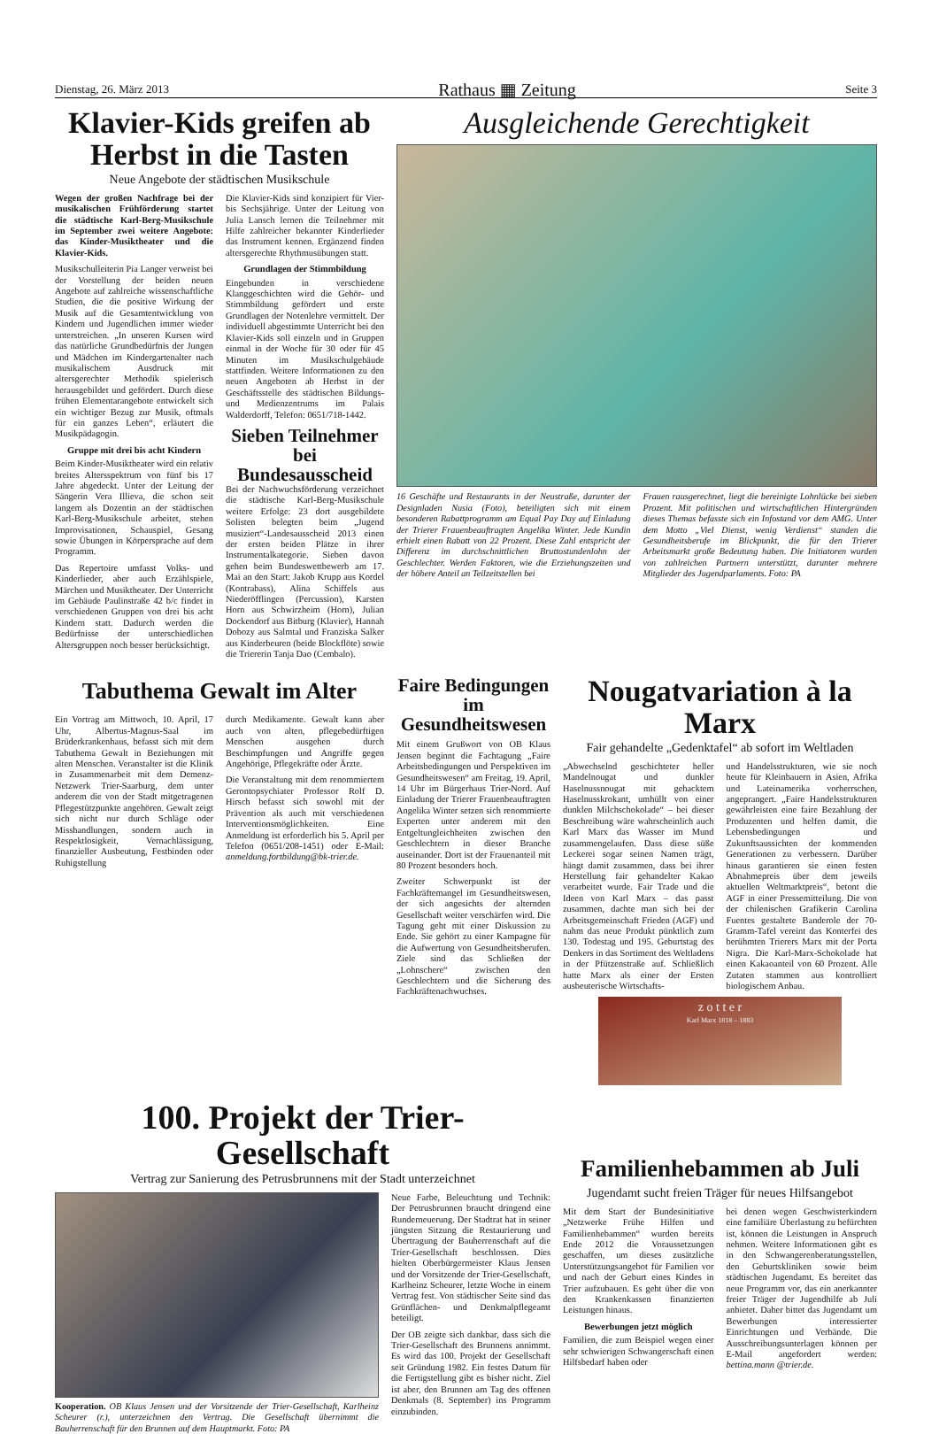Dienstag, 26. März 2013 Rathaus ▦ Zeitung Seite 3
Klavier-Kids greifen ab Herbst in die Tasten
Neue Angebote der städtischen Musikschule
Wegen der großen Nachfrage bei der musikalischen Frühförderung startet die städtische Karl-Berg-Musikschule im September zwei weitere Angebote: das Kinder-Musiktheater und die Klavier-Kids.
Musikschulleiterin Pia Langer verweist bei der Vorstellung der beiden neuen Angebote auf zahlreiche wissenschaftliche Studien, die die positive Wirkung der Musik auf die Gesamtentwicklung von Kindern und Jugendlichen immer wieder unterstreichen. „In unseren Kursen wird das natürliche Grundbedürfnis der Jungen und Mädchen im Kindergartenalter nach musikalischem Ausdruck mit altersgerechter Methodik spielerisch herausgebildet und gefördert. Durch diese frühen Elementarangebote entwickelt sich ein wichtiger Bezug zur Musik, oftmals für ein ganzes Leben“, erläutert die Musikpädagogin.
Gruppe mit drei bis acht Kindern
Beim Kinder-Musiktheater wird ein relativ breites Altersspektrum von fünf bis 17 Jahre abgedeckt. Unter der Leitung der Sängerin Vera Illieva, die schon seit langem als Dozentin an der städtischen Karl-Berg-Musikschule arbeitet, stehen Improvisationen, Schauspiel, Gesang sowie Übungen in Körpersprache auf dem Programm.
Das Repertoire umfasst Volks- und Kinderlieder, aber auch Erzählspiele, Märchen und Musiktheater. Der Unterricht im Gebäude Paulinstraße 42 b/c findet in verschiedenen Gruppen von drei bis acht Kindern statt. Dadurch werden die Bedürfnisse der unterschiedlichen Altersgruppen noch besser berücksichtigt.
Die Klavier-Kids sind konzipiert für Vier- bis Sechsjährige. Unter der Leitung von Julia Lansch lernen die Teilnehmer mit Hilfe zahlreicher bekannter Kinderlieder das Instrument kennen. Ergänzend finden altersgerechte Rhythmusübungen statt.
Grundlagen der Stimmbildung
Eingebunden in verschiedene Klanggeschichten wird die Gehör- und Stimmbildung gefördert und erste Grundlagen der Notenlehre vermittelt. Der individuell abgestimmte Unterricht bei den Klavier-Kids soll einzeln und in Gruppen einmal in der Woche für 30 oder für 45 Minuten im Musikschulgebäude stattfinden. Weitere Informationen zu den neuen Angeboten ab Herbst in der Geschäftsstelle des städtischen Bildungs- und Medienzentrums im Palais Walderdorff, Telefon: 0651/718-1442.
Sieben Teilnehmer bei Bundesausscheid
Bei der Nachwuchsförderung verzeichnet die städtische Karl-Berg-Musikschule weitere Erfolge: 23 dort ausgebildete Solisten belegten beim „Jugend musiziert“-Landesausscheid 2013 einen der ersten beiden Plätze in ihrer Instrumentalkategorie. Sieben davon gehen beim Bundeswettbewerb am 17. Mai an den Start: Jakob Krupp aus Kordel (Kontrabass), Alina Schiffels aus Niederöfflingen (Percussion), Karsten Horn aus Schwirzheim (Horn), Julian Dockendorf aus Bitburg (Klavier), Hannah Dobozy aus Salmtal und Franziska Salker aus Kinderbeuren (beide Blockflöte) sowie die Triererin Tanja Dao (Cembalo).
Ausgleichende Gerechtigkeit
16 Geschäfte und Restaurants in der Neustraße, darunter der Designladen Nusia (Foto), beteiligten sich mit einem besonderen Rabattprogramm am Equal Pay Day auf Einladung der Trierer Frauenbeauftragten Angelika Winter. Jede Kundin erhielt einen Rabatt von 22 Prozent. Diese Zahl entspricht der Differenz im durchschnittlichen Bruttostundenlohn der Geschlechter. Werden Faktoren, wie die Erziehungszeiten und der höhere Anteil an Teilzeitstellen bei
Frauen rausgerechnet, liegt die bereinigte Lohnlücke bei sieben Prozent. Mit politischen und wirtschaftlichen Hintergründen dieses Themas befasste sich ein Infostand vor dem AMG. Unter dem Motto „Viel Dienst, wenig Verdienst“ standen die Gesundheitsberufe im Blickpunkt, die für den Trierer Arbeitsmarkt große Bedeutung haben. Die Initiatoren wurden von zahlreichen Partnern unterstützt, darunter mehrere Mitglieder des Jugendparlaments. Foto: PA
Tabuthema Gewalt im Alter
Ein Vortrag am Mittwoch, 10. April, 17 Uhr, Albertus-Magnus-Saal im Brüderkrankenhaus, befasst sich mit dem Tabuthema Gewalt in Beziehungen mit alten Menschen. Veranstalter ist die Klinik in Zusammenarbeit mit dem Demenz-Netzwerk Trier-Saarburg, dem unter anderem die von der Stadt mitgetragenen Pflegestützpunkte angehören. Gewalt zeigt sich nicht nur durch Schläge oder Misshandlungen, sondern auch in Respektlosigkeit, Vernachlässigung, finanzieller Ausbeutung, Festbinden oder Ruhigstellung
durch Medikamente. Gewalt kann aber auch von alten, pflegebedürftigen Menschen ausgehen durch Beschimpfungen und Angriffe gegen Angehörige, Pflegekräfte oder Ärzte.
Die Veranstaltung mit dem renommiertem Gerontopsychiater Professor Rolf D. Hirsch befasst sich sowohl mit der Prävention als auch mit verschiedenen Interventionsmöglichkeiten. Eine Anmeldung ist erforderlich bis 5. April per Telefon (0651/208-1451) oder E-Mail: anmeldung.fortbildung@bk-trier.de.
Faire Bedingungen im Gesundheitswesen
Mit einem Grußwort von OB Klaus Jensen beginnt die Fachtagung „Faire Arbeitsbedingungen und Perspektiven im Gesundheitswesen“ am Freitag, 19. April, 14 Uhr im Bürgerhaus Trier-Nord. Auf Einladung der Trierer Frauenbeauftragten Angelika Winter setzen sich renommierte Experten unter anderem mit den Entgeltungleichheiten zwischen den Geschlechtern in dieser Branche auseinander. Dort ist der Frauenanteil mit 80 Prozent besonders hoch.
Zweiter Schwerpunkt ist der Fachkräftemangel im Gesundheitswesen, der sich angesichts der alternden Gesellschaft weiter verschärfen wird. Die Tagung geht mit einer Diskussion zu Ende. Sie gehört zu einer Kampagne für die Aufwertung von Gesundheitsberufen. Ziele sind das Schließen der „Lohnschere“ zwischen den Geschlechtern und die Sicherung des Fachkräftenachwuchses.
Nougatvariation à la Marx
Fair gehandelte „Gedenktafel“ ab sofort im Weltladen
„Abwechselnd geschichteter heller Mandelnougat und dunkler Haselnussnougat mit gehacktem Haselnusskrokant, umhüllt von einer dunklen Milchschokolade“ – bei dieser Beschreibung wäre wahrscheinlich auch Karl Marx das Wasser im Mund zusammengelaufen. Dass diese süße Leckerei sogar seinen Namen trägt, hängt damit zusammen, dass bei ihrer Herstellung fair gehandelter Kakao verarbeitet wurde. Fair Trade und die Ideen von Karl Marx – das passt zusammen, dachte man sich bei der Arbeitsgemeinschaft Frieden (AGF) und nahm das neue Produkt pünktlich zum 130. Todestag und 195. Geburtstag des Denkers in das Sortiment des Weltladens in der Pfützenstraße auf. Schließlich hatte Marx als einer der Ersten ausbeuterische Wirtschafts-
und Handelsstrukturen, wie sie noch heute für Kleinbauern in Asien, Afrika und Lateinamerika vorherrschen, angeprangert. „Faire Handelsstrukturen gewährleisten eine faire Bezahlung der Produzenten und helfen damit, die Lebensbedingungen und Zukunftsaussichten der kommenden Generationen zu verbessern. Darüber hinaus garantieren sie einen festen Abnahmepreis über dem jeweils aktuellen Weltmarktpreis“, betont die AGF in einer Pressemitteilung. Die von der chilenischen Grafikerin Carolina Fuentes gestaltete Banderole der 70-Gramm-Tafel vereint das Konterfei des berühmten Trierers Marx mit der Porta Nigra. Die Karl-Marx-Schokolade hat einen Kakaoanteil von 60 Prozent. Alle Zutaten stammen aus kontrolliert biologischem Anbau.
z o t t e r
Karl Marx 1818 – 1883
100. Projekt der Trier-Gesellschaft
Vertrag zur Sanierung des Petrusbrunnens mit der Stadt unterzeichnet
Kooperation. OB Klaus Jensen und der Vorsitzende der Trier-Gesellschaft, Karlheinz Scheurer (r.), unterzeichnen den Vertrag. Die Gesellschaft übernimmt die Bauherrenschaft für den Brunnen auf dem Hauptmarkt. Foto: PA
Neue Farbe, Beleuchtung und Technik: Der Petrusbrunnen braucht dringend eine Runderneuerung. Der Stadtrat hat in seiner jüngsten Sitzung die Restaurierung und Übertragung der Bauherrenschaft auf die Trier-Gesellschaft beschlossen. Dies hielten Oberbürgermeister Klaus Jensen und der Vorsitzende der Trier-Gesellschaft, Karlheinz Scheurer, letzte Woche in einem Vertrag fest. Von städtischer Seite sind das Grünflächen- und Denkmalpflegeamt beteiligt.
Der OB zeigte sich dankbar, dass sich die Trier-Gesellschaft des Brunnens annimmt. Es wird das 100. Projekt der Gesellschaft seit Gründung 1982. Ein festes Datum für die Fertigstellung gibt es bisher nicht. Ziel ist aber, den Brunnen am Tag des offenen Denkmals (8. September) ins Programm einzubinden.
Familienhebammen ab Juli
Jugendamt sucht freien Träger für neues Hilfsangebot
Mit dem Start der Bundesinitiative „Netzwerke Frühe Hilfen und Familienhebammen“ wurden bereits Ende 2012 die Voraussetzungen geschaffen, um dieses zusätzliche Unterstützungsangebot für Familien vor und nach der Geburt eines Kindes in Trier aufzubauen. Es geht über die von den Krankenkassen finanzierten Leistungen hinaus.
Bewerbungen jetzt möglich
Familien, die zum Beispiel wegen einer sehr schwierigen Schwangerschaft einen Hilfsbedarf haben oder
bei denen wegen Geschwisterkindern eine familiäre Überlastung zu befürchten ist, können die Leistungen in Anspruch nehmen. Weitere Informationen gibt es in den Schwangerenberatungsstellen, den Geburtskliniken sowie beim städtischen Jugendamt. Es bereitet das neue Programm vor, das ein anerkannter freier Träger der Jugendhilfe ab Juli anbietet. Daher bittet das Jugendamt um Bewerbungen interessierter Einrichtungen und Verbände. Die Ausschreibungsunterlagen können per E-Mail angefordert werden: bettina.mann @trier.de.